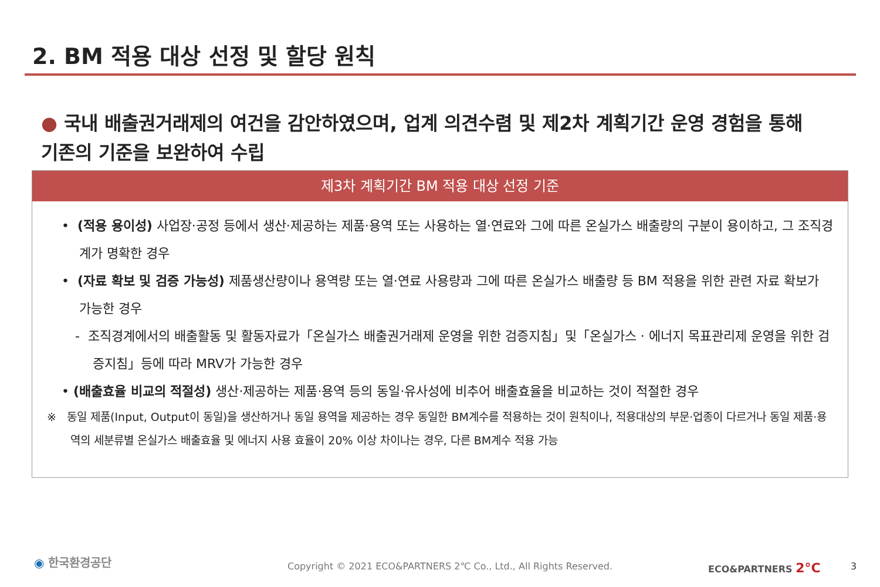2. BM 적용 대상 선정 및 할당 원칙
● 국내 배출권거래제의 여건을 감안하였으며, 업계 의견수렴 및 제2차 계획기간 운영 경험을 통해 기존의 기준을 보완하여 수립
제3차 계획기간 BM 적용 대상 선정 기준
• (적용 용이성) 사업장·공정 등에서 생산·제공하는 제품·용역 또는 사용하는 열·연료와 그에 따른 온실가스 배출량의 구분이 용이하고, 그 조직경계가 명확한 경우
• (자료 확보 및 검증 가능성) 제품생산량이나 용역량 또는 열·연료 사용량과 그에 따른 온실가스 배출량 등 BM 적용을 위한 관련 자료 확보가 가능한 경우
- 조직경계에서의 배출활동 및 활동자료가「온실가스 배출권거래제 운영을 위한 검증지침」및「온실가스 · 에너지 목표관리제 운영을 위한 검증지침」등에 따라 MRV가 가능한 경우
• (배출효율 비교의 적절성) 생산·제공하는 제품·용역 등의 동일·유사성에 비추어 배출효율을 비교하는 것이 적절한 경우
※ 동일 제품(Input, Output이 동일)을 생산하거나 동일 용역을 제공하는 경우 동일한 BM계수를 적용하는 것이 원칙이나, 적용대상의 부문·업종이 다르거나 동일 제품·용역의 세분류별 온실가스 배출효율 및 에너지 사용 효율이 20% 이상 차이나는 경우, 다른 BM계수 적용 가능
◉ 한국환경공단 Copyright © 2021 ECO&PARTNERS 2℃ Co., Ltd., All Rights Reserved. ECO&PARTNERS 2°C 3